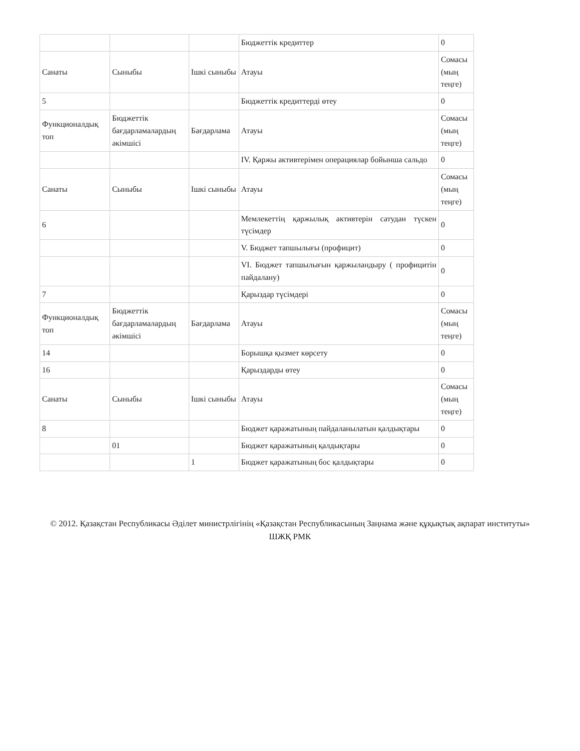| | | | Бюджеттік кредиттер | 0 |
| Санаты | Сыныбы | Ішкі сыныбы | Атауы | Сомасы (мың теңге) |
| 5 | | | Бюджеттік кредиттерді өтеу | 0 |
| Функционалдық топ | Бюджеттік бағдарламалардың әкімшісі | Бағдарлама | Атауы | Сомасы (мың теңге) |
| | | | IV. Қаржы активтерімен операциялар бойынша сальдо | 0 |
| Санаты | Сыныбы | Ішкі сыныбы | Атауы | Сомасы (мың теңге) |
| 6 | | | Мемлекеттің қаржылық активтерін сатудан түскен түсімдер | 0 |
| | | | V. Бюджет тапшылығы (профицит) | 0 |
| | | | VI. Бюджет тапшылығын қаржыландыру ( профицитін пайдалану) | 0 |
| 7 | | | Қарыздар түсімдері | 0 |
| Функционалдық топ | Бюджеттік бағдарламалардың әкімшісі | Бағдарлама | Атауы | Сомасы (мың теңге) |
| 14 | | | Борышқа қызмет көрсету | 0 |
| 16 | | | Қарыздарды өтеу | 0 |
| Санаты | Сыныбы | Ішкі сыныбы | Атауы | Сомасы (мың теңге) |
| 8 | | | Бюджет қаражатының пайдаланылатын қалдықтары | 0 |
| | 01 | | Бюджет қаражатының қалдықтары | 0 |
| | | 1 | Бюджет қаражатының бос қалдықтары | 0 |
© 2012. Қазақстан Республикасы Әділет министрлігінің «Қазақстан Республикасының Заңнама және құқықтық ақпарат институты» ШЖҚ РМК